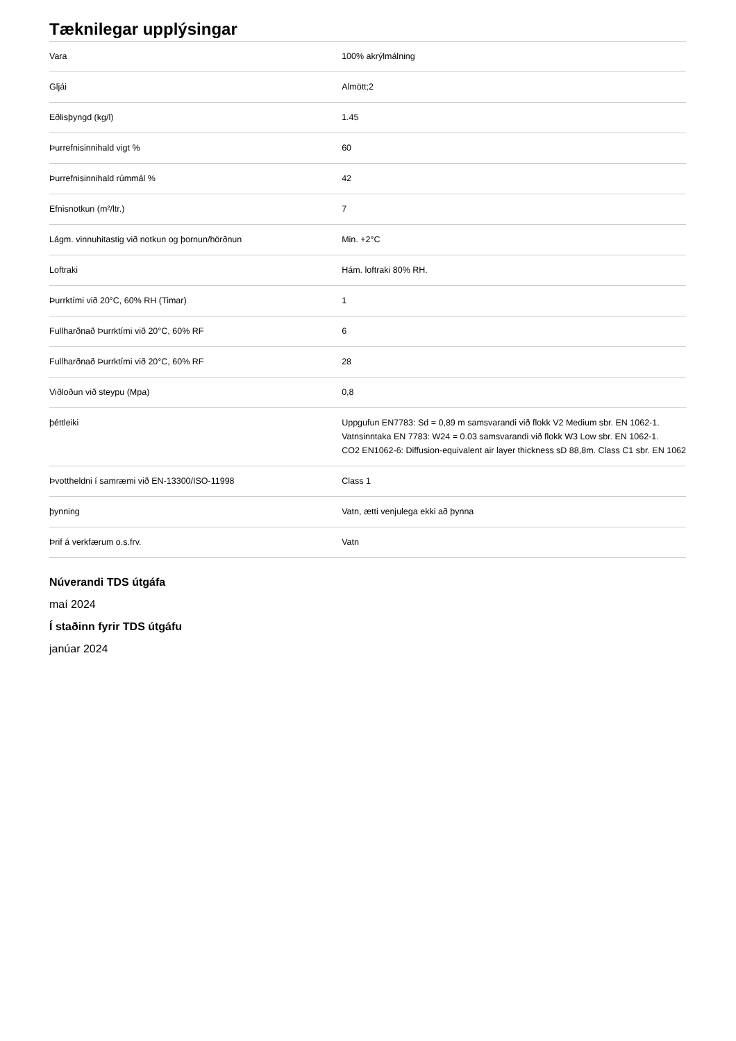Tæknilegar upplýsingar
| Vara | 100% akrýlmálning |
| Gljái | Almött;2 |
| Eðlisþyngd (kg/l) | 1.45 |
| Þurrefnisinnihald vigt % | 60 |
| Þurrefnisinnihald rúmmál % | 42 |
| Efnisnotkun (m²/ltr.) | 7 |
| Lágm. vinnuhitastig við notkun og þornun/hörðnun | Min. +2°C |
| Loftraki | Hám. loftraki 80% RH. |
| Þurrktími við 20°C, 60% RH (Timar) | 1 |
| Fullharðnað Þurrktími við 20°C, 60% RF | 6 |
| Fullharðnað Þurrktími við 20°C, 60% RF | 28 |
| Viðloðun við steypu (Mpa) | 0,8 |
| þéttleiki | Uppgufun EN7783: Sd = 0,89 m samsvarandi við flokk V2 Medium sbr. EN 1062-1. Vatnsinntaka EN 7783: W24 = 0.03 samsvarandi við flokk W3 Low sbr. EN 1062-1. CO2 EN1062-6: Diffusion-equivalent air layer thickness sD 88,8m. Class C1 sbr. EN 1062 |
| Þvottheldni í samræmi við EN-13300/ISO-11998 | Class 1 |
| þynning | Vatn, ætti venjulega ekki að þynna |
| Þrif á verkfærum o.s.frv. | Vatn |
Núverandi TDS útgáfa
maí 2024
Í staðinn fyrir TDS útgáfu
janúar 2024